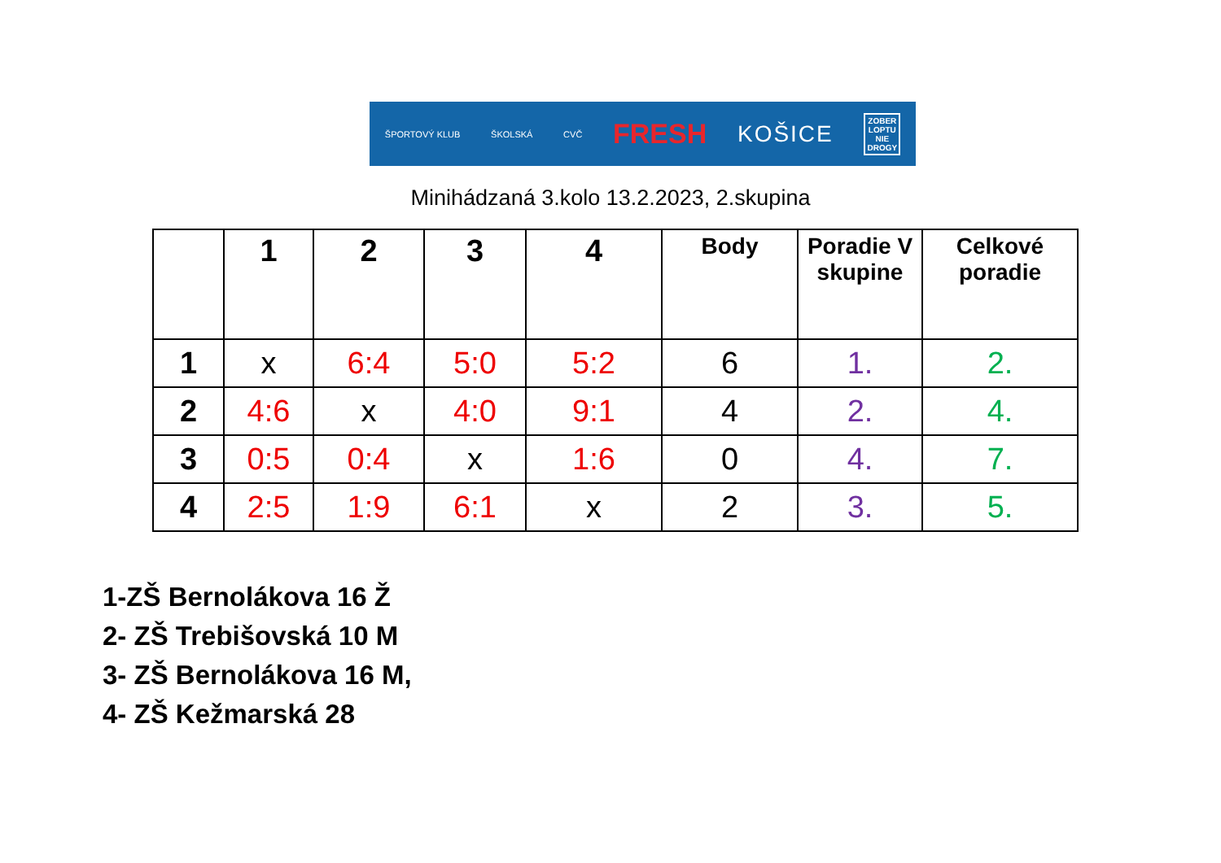ŠPORTOVÝ KLUB ŠKOLSKÁ CVČ FRESH KOŠICE ZOBER
LOPTU
NIE
DROGY
Minihádzaná 3.kolo 13.2.2023, 2.skupina
| | 1 | 2 | 3 | 4 | Body | Poradie V skupine | Celkové poradie |
| --- | --- | --- | --- | --- | --- | --- | --- |
| 1 | x | 6:4 | 5:0 | 5:2 | 6 | 1. | 2. |
| 2 | 4:6 | x | 4:0 | 9:1 | 4 | 2. | 4. |
| 3 | 0:5 | 0:4 | x | 1:6 | 0 | 4. | 7. |
| 4 | 2:5 | 1:9 | 6:1 | x | 2 | 3. | 5. |
1-ZŠ Bernolákova 16 Ž
2- ZŠ Trebišovská 10 M
3- ZŠ Bernolákova 16 M,
4- ZŠ Kežmarská 28